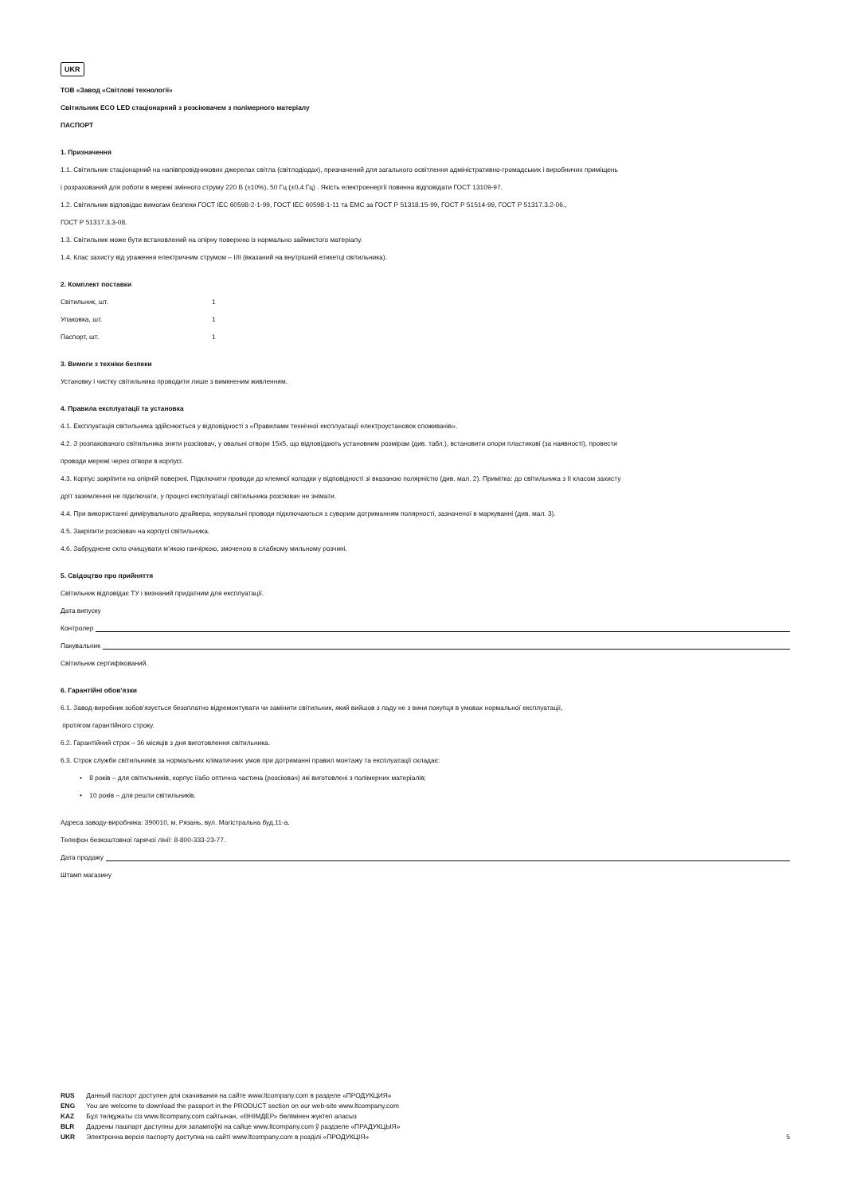UKR
ТОВ «Завод «Світлові технології»
Світильник ECO LED стаціонарний з розсіювачем з полімерного матеріалу
ПАСПОРТ
1. Призначення
1.1. Світильник стаціонарний на напівпровідникових джерелах світла (світлодіодах), призначений для загального освітлення адміністративно-громадських і виробничих приміщень
і розрахований для роботи в мережі змінного струму 220 В (±10%), 50 Гц (±0,4 Гц) . Якість електроенергії повинна відповідати ГОСТ 13109-97.
1.2. Світильник відповідає вимогам безпеки ГОСТ IEC 60598-2-1-99, ГОСТ IEC 60598-1-11 та ЕМС за ГОСТ Р 51318.15-99, ГОСТ Р 51514-99, ГОСТ Р 51317.3.2-06.,
ГОСТ Р 51317.3.3-08.
1.3. Світильник може бути встановлений на опірну поверхню із нормально займистого матеріалу.
1.4. Клас захисту від ураження електричним струмом – I/II (вказаний на внутрішній етикетці світильника).
2. Комплект поставки
| Світильник, шт. | 1 |
| Упаковка, шт. | 1 |
| Паспорт, шт. | 1 |
3. Вимоги з техніки безпеки
Установку і чистку світильника проводити лише з вимкненим живленням.
4. Правила експлуатації та установка
4.1. Експлуатація світильника здійснюється у відповідності з «Правилами технічної експлуатації електроустановок споживачів».
4.2. З розпакованого світильника зняти розсіювач, у овальні отвори 15х5, що відповідають установним розмірам (див. табл.), встановити опори пластикові (за наявності), провести
проводи мережі через отвори в корпусі.
4.3. Корпус закріпити на опірній поверхні. Підключити проводи до клемної колодки у відповідності зі вказаною полярністю (див. мал. 2). Примітка: до світильника з II класом захисту
дріт заземлення не підключати, у процесі експлуатації світильника розсіювач не знімати.
4.4. При використанні димірувального драйвера, керувальні проводи підключаються з суворим дотриманням полярності, зазначеної в маркуванні (див. мал. 3).
4.5. Закріпити розсіювач на корпусі світильника.
4.6. Забруднене скло очищувати м’якою ганчіркою, змоченою в слабкому мильному розчині.
5. Свідоцтво про прийняття
Світильник відповідає ТУ і визнаний придатним для експлуатації.
Дата випуску
Контролер
Пакувальник
Світильник сертифікований.
6. Гарантійні обов’язки
6.1. Завод-виробник зобов’язується безоплатно відремонтувати чи замінити світильник, який вийшов з ладу не з вини покупця в умовах нормальної експлуатації,
протягом гарантійного строку.
6.2. Гарантійний строк – 36 місяців з дня виготовлення світильника.
6.3. Строк служби світильників за нормальних кліматичних умов при дотриманні правил монтажу та експлуатації складає:
• 8 років – для світильників, корпус і/або оптична частина (розсіювач) які виготовлені з полімерних матеріалів;
• 10 років – для решти світильників.
Адреса заводу-виробника: 390010, м. Рязань, вул. Магістральна буд.11-а.
Телефон безкоштовної гарячої лінії: 8-800-333-23-77.
Дата продажу
Штамп магазину
RUS Данный паспорт доступен для скачивания на сайте www.ltcompany.com в разделе «ПРОДУКЦИЯ»
ENG You are welcome to download the passport in the PRODUCT section on our web-site www.ltcompany.com
KAZ Бұл төлқұжаты сіз www.ltcompany.com сайтынан, «ӨНІМДЕР» бөлімінен жүктеп аласыз
BLR Дадзены пашпарт даступны для запампоўкі на сайце www.ltcompany.com ў раздзеле «ПРАДУКЦЫЯ»
UKR Электронна версія паспорту доступна на сайті www.ltcompany.com в розділі «ПРОДУКЦІЯ» 5